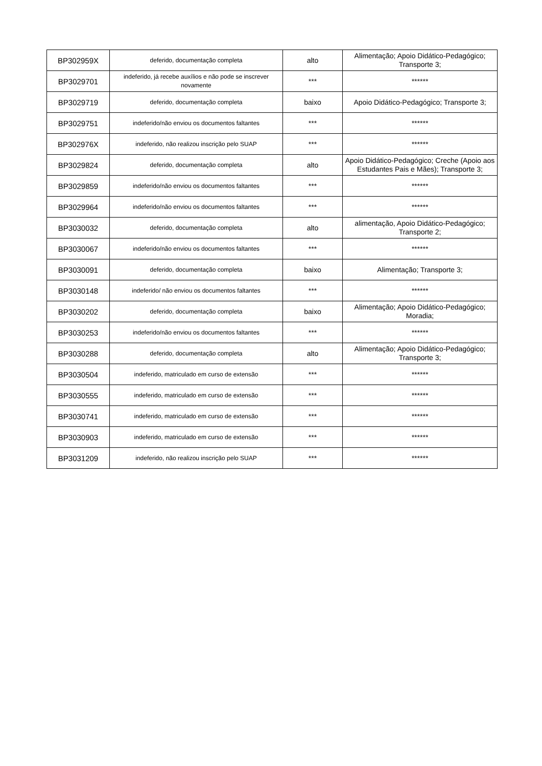| BP302959X | deferido, documentação completa | alto | Alimentação; Apoio Didático-Pedagógico; Transporte 3; |
| BP3029701 | indeferido, já recebe auxílios e não pode se inscrever novamente | *** | ****** |
| BP3029719 | deferido, documentação completa | baixo | Apoio Didático-Pedagógico; Transporte 3; |
| BP3029751 | indeferido/não enviou os documentos faltantes | *** | ****** |
| BP302976X | indeferido, não realizou inscrição pelo SUAP | *** | ****** |
| BP3029824 | deferido, documentação completa | alto | Apoio Didático-Pedagógico; Creche (Apoio aos Estudantes Pais e Mães); Transporte 3; |
| BP3029859 | indeferido/não enviou os documentos faltantes | *** | ****** |
| BP3029964 | indeferido/não enviou os documentos faltantes | *** | ****** |
| BP3030032 | deferido, documentação completa | alto | alimentação, Apoio Didático-Pedagógico; Transporte 2; |
| BP3030067 | indeferido/não enviou os documentos faltantes | *** | ****** |
| BP3030091 | deferido, documentação completa | baixo | Alimentação; Transporte 3; |
| BP3030148 | indeferido/ não enviou os documentos faltantes | *** | ****** |
| BP3030202 | deferido, documentação completa | baixo | Alimentação; Apoio Didático-Pedagógico; Moradia; |
| BP3030253 | indeferido/não enviou os documentos faltantes | *** | ****** |
| BP3030288 | deferido, documentação completa | alto | Alimentação; Apoio Didático-Pedagógico; Transporte 3; |
| BP3030504 | indeferido, matriculado em curso de extensão | *** | ****** |
| BP3030555 | indeferido, matriculado em curso de extensão | *** | ****** |
| BP3030741 | indeferido, matriculado em curso de extensão | *** | ****** |
| BP3030903 | indeferido, matriculado em curso de extensão | *** | ****** |
| BP3031209 | indeferido, não realizou inscrição pelo SUAP | *** | ****** |